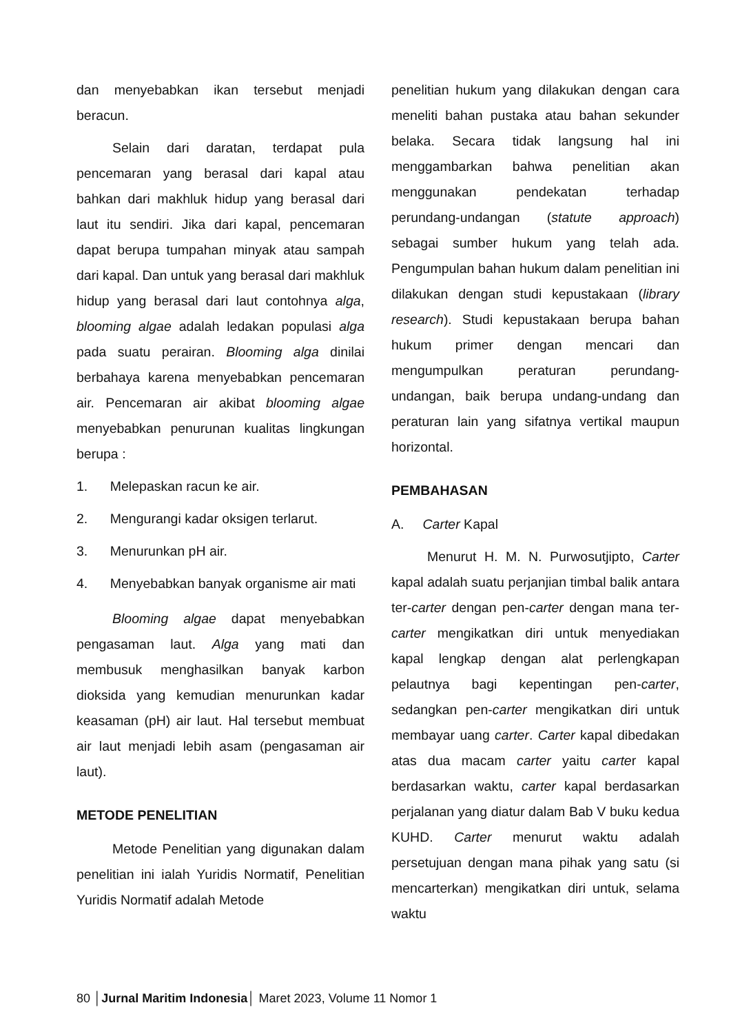dan menyebabkan ikan tersebut menjadi beracun.
Selain dari daratan, terdapat pula pencemaran yang berasal dari kapal atau bahkan dari makhluk hidup yang berasal dari laut itu sendiri. Jika dari kapal, pencemaran dapat berupa tumpahan minyak atau sampah dari kapal. Dan untuk yang berasal dari makhluk hidup yang berasal dari laut contohnya alga, blooming algae adalah ledakan populasi alga pada suatu perairan. Blooming alga dinilai berbahaya karena menyebabkan pencemaran air. Pencemaran air akibat blooming algae menyebabkan penurunan kualitas lingkungan berupa :
1. Melepaskan racun ke air.
2. Mengurangi kadar oksigen terlarut.
3. Menurunkan pH air.
4. Menyebabkan banyak organisme air mati
Blooming algae dapat menyebabkan pengasaman laut. Alga yang mati dan membusuk menghasilkan banyak karbon dioksida yang kemudian menurunkan kadar keasaman (pH) air laut. Hal tersebut membuat air laut menjadi lebih asam (pengasaman air laut).
METODE PENELITIAN
Metode Penelitian yang digunakan dalam penelitian ini ialah Yuridis Normatif, Penelitian Yuridis Normatif adalah Metode
penelitian hukum yang dilakukan dengan cara meneliti bahan pustaka atau bahan sekunder belaka. Secara tidak langsung hal ini menggambarkan bahwa penelitian akan menggunakan pendekatan terhadap perundang-undangan (statute approach) sebagai sumber hukum yang telah ada. Pengumpulan bahan hukum dalam penelitian ini dilakukan dengan studi kepustakaan (library research). Studi kepustakaan berupa bahan hukum primer dengan mencari dan mengumpulkan peraturan perundang-undangan, baik berupa undang-undang dan peraturan lain yang sifatnya vertikal maupun horizontal.
PEMBAHASAN
A. Carter Kapal
Menurut H. M. N. Purwosutjipto, Carter kapal adalah suatu perjanjian timbal balik antara ter-carter dengan pen-carter dengan mana ter-carter mengikatkan diri untuk menyediakan kapal lengkap dengan alat perlengkapan pelautnya bagi kepentingan pen-carter, sedangkan pen-carter mengikatkan diri untuk membayar uang carter. Carter kapal dibedakan atas dua macam carter yaitu carter kapal berdasarkan waktu, carter kapal berdasarkan perjalanan yang diatur dalam Bab V buku kedua KUHD. Carter menurut waktu adalah persetujuan dengan mana pihak yang satu (si mencarterkan) mengikatkan diri untuk, selama waktu
80 │Jurnal Maritim Indonesia│ Maret 2023, Volume 11 Nomor 1